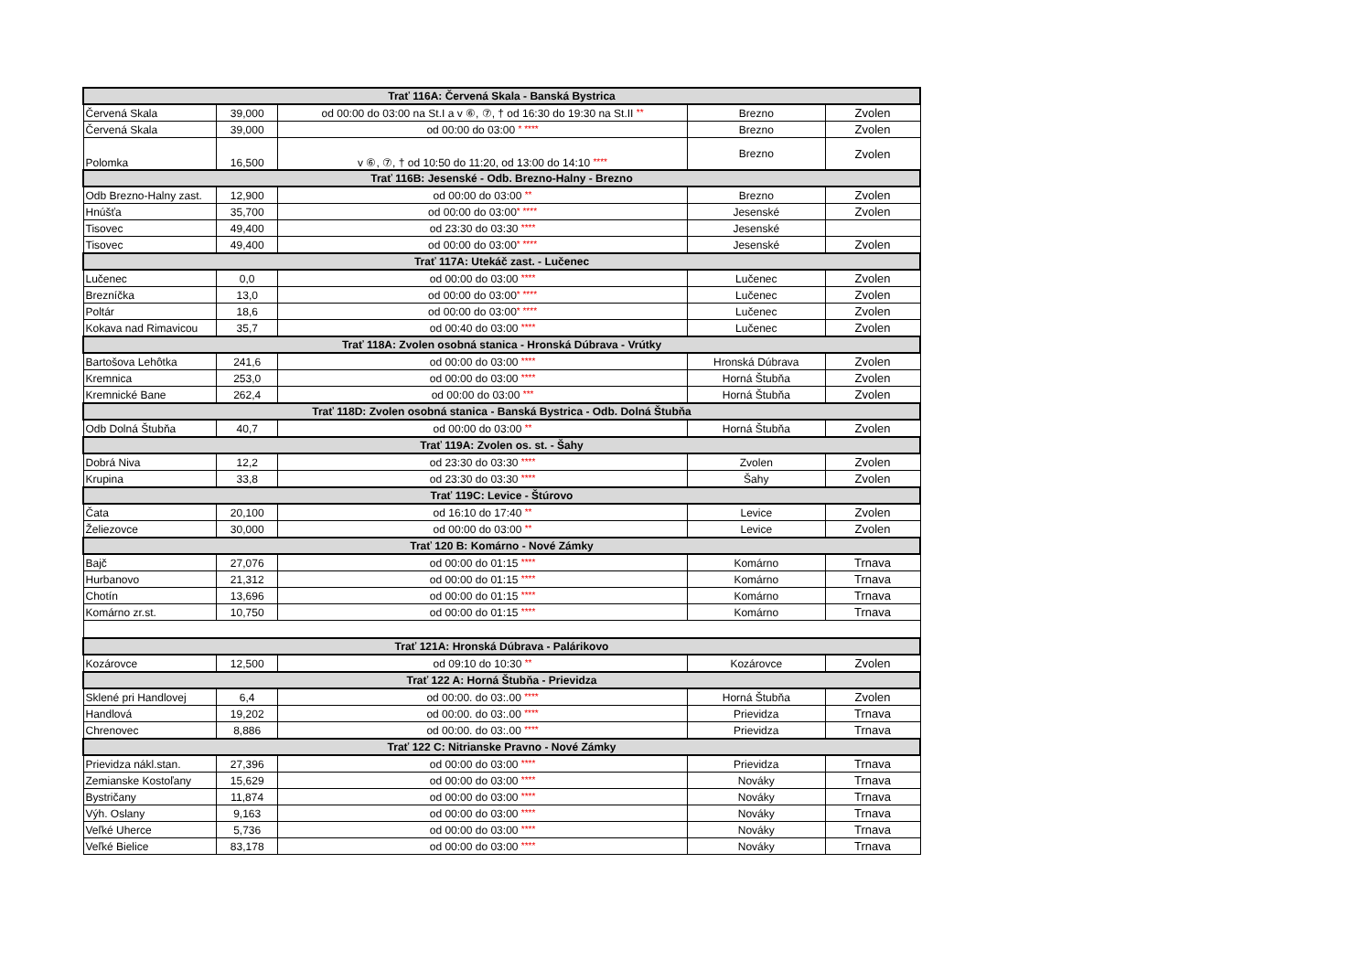| Trať 116A: Červená Skala - Banská Bystrica | | | | |
| --- | --- | --- | --- | --- |
| Červená Skala | 39,000 | od 00:00 do 03:00 na St.I a v ⑥, ⑦, † od 16:30 do 19:30 na St.II ** | Brezno | Zvolen |
| Červená Skala | 39,000 | od 00:00 do 03:00 * **** | Brezno | Zvolen |
| Polomka | 16,500 | v ⑥, ⑦, † od 10:50 do 11:20, od 13:00 do 14:10 **** | Brezno | Zvolen |
| Trať 116B: Jesenské - Odb. Brezno-Halny - Brezno | | | | |
| Odb Brezno-Halny zast. | 12,900 | od 00:00 do 03:00 ** | Brezno | Zvolen |
| Hnúšťa | 35,700 | od 00:00 do 03:00 * **** | Jesenské | Zvolen |
| Tisovec | 49,400 | od 23:30 do 03:30 **** | Jesenské | |
| Tisovec | 49,400 | od 00:00 do 03:00 * **** | Jesenské | Zvolen |
| Trať 117A: Utekáč zast. - Lučenec | | | | |
| Lučenec | 0,0 | od 00:00 do 03:00 **** | Lučenec | Zvolen |
| Brezníčka | 13,0 | od 00:00 do 03:00 * **** | Lučenec | Zvolen |
| Poltár | 18,6 | od 00:00 do 03:00 * **** | Lučenec | Zvolen |
| Kokava nad Rimavicou | 35,7 | od 00:40 do 03:00 **** | Lučenec | Zvolen |
| Trať 118A: Zvolen osobná stanica - Hronská Dúbrava - Vrútky | | | | |
| Bartošova Lehôtka | 241,6 | od 00:00 do 03:00 **** | Hronská Dúbrava | Zvolen |
| Kremnica | 253,0 | od 00:00 do 03:00 **** | Horná Štubňa | Zvolen |
| Kremnické Bane | 262,4 | od 00:00 do 03:00 *** | Horná Štubňa | Zvolen |
| Trať 118D: Zvolen osobná stanica - Banská Bystrica - Odb. Dolná Štubňa | | | | |
| Odb Dolná Štubňa | 40,7 | od 00:00 do 03:00 ** | Horná Štubňa | Zvolen |
| Trať 119A: Zvolen os. st. - Šahy | | | | |
| Dobrá Niva | 12,2 | od 23:30 do 03:30 **** | Zvolen | Zvolen |
| Krupina | 33,8 | od 23:30 do 03:30 **** | Šahy | Zvolen |
| Trať 119C: Levice - Štúrovo | | | | |
| Čata | 20,100 | od 16:10 do 17:40 ** | Levice | Zvolen |
| Želiezovce | 30,000 | od 00:00 do 03:00 ** | Levice | Zvolen |
| Trať 120 B: Komárno - Nové Zámky | | | | |
| Bajč | 27,076 | od 00:00 do 01:15 **** | Komárno | Trnava |
| Hurbanovo | 21,312 | od 00:00 do 01:15 **** | Komárno | Trnava |
| Chotín | 13,696 | od 00:00 do 01:15 **** | Komárno | Trnava |
| Komárno zr.st. | 10,750 | od 00:00 do 01:15 **** | Komárno | Trnava |
| Trať 121A: Hronská Dúbrava - Palárikovo | | | | |
| Kozárovce | 12,500 | od 09:10 do 10:30 ** | Kozárovce | Zvolen |
| Trať 122 A: Horná Štubňa - Prievidza | | | | |
| Sklené pri Handlovej | 6,4 | od 00:00. do 03:.00 **** | Horná Štubňa | Zvolen |
| Handlová | 19,202 | od 00:00. do 03:.00 **** | Prievidza | Trnava |
| Chrenovec | 8,886 | od 00:00. do 03:.00 **** | Prievidza | Trnava |
| Trať 122 C: Nitrianske Pravno - Nové Zámky | | | | |
| Prievidza nákl.stan. | 27,396 | od 00:00 do 03:00 **** | Prievidza | Trnava |
| Zemianske Kostoľany | 15,629 | od 00:00 do 03:00 **** | Nováky | Trnava |
| Bystričany | 11,874 | od 00:00 do 03:00 **** | Nováky | Trnava |
| Výh. Oslany | 9,163 | od 00:00 do 03:00 **** | Nováky | Trnava |
| Veľké Uherce | 5,736 | od 00:00 do 03:00 **** | Nováky | Trnava |
| Veľké Bielice | 83,178 | od 00:00 do 03:00 **** | Nováky | Trnava |